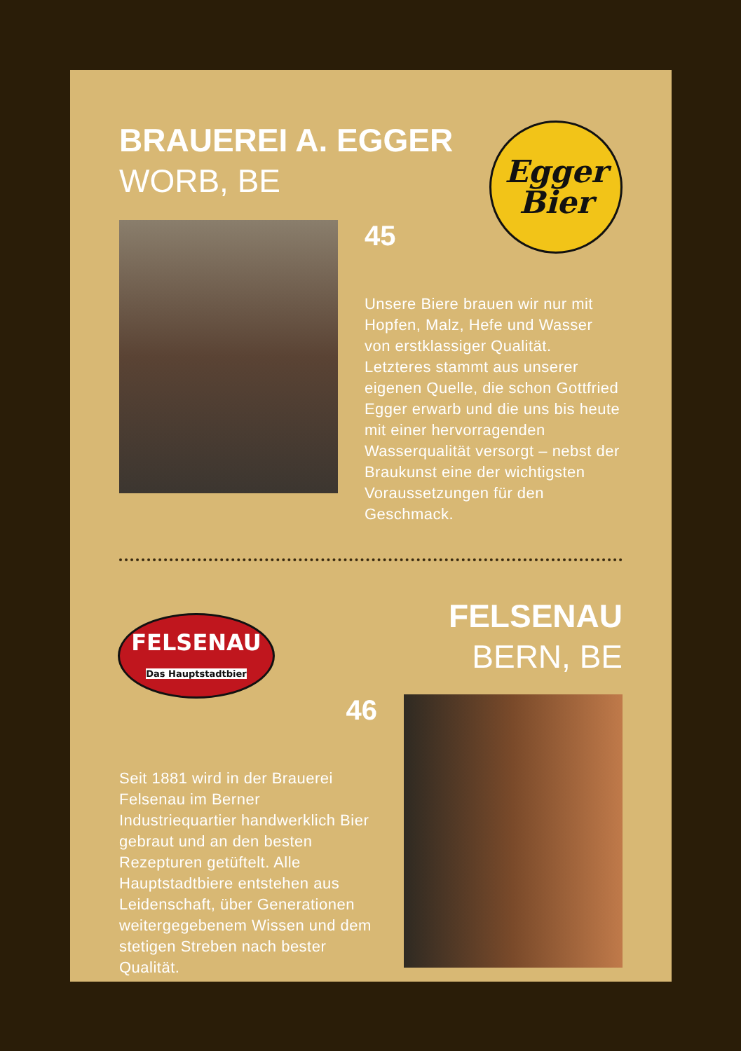BRAUEREI A. EGGER
WORB, BE
Egger
Bier
45
Unsere Biere brauen wir nur mit Hopfen, Malz, Hefe und Wasser von erstklassiger Qualität. Letzteres stammt aus unserer eigenen Quelle, die schon Gottfried Egger erwarb und die uns bis heute mit einer hervorragenden Wasserqualität versorgt – nebst der Braukunst eine der wichtigsten Voraussetzungen für den Geschmack.
FELSENAU
Das Hauptstadtbier
FELSENAU
BERN, BE
46
Seit 1881 wird in der Brauerei Felsenau im Berner Industriequartier handwerklich Bier gebraut und an den besten Rezepturen getüftelt. Alle Hauptstadtbiere entstehen aus Leidenschaft, über Generationen weitergegebenem Wissen und dem stetigen Streben nach bester Qualität.